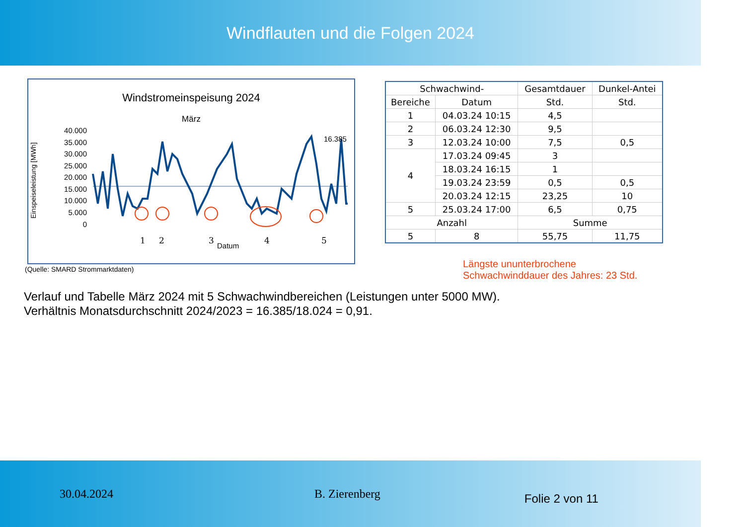Windflauten und die Folgen 2024
Windstromeinspeisung 2024
März
Einspeiseleistung [MWh]
40.000
35.000
30.000
25.000
20.000
15.000
10.000
5.000
0
16.385
1
2
3
4
5
Datum
(Quelle: SMARD Strommarktdaten)
| Schwachwind- | | Gesamtdauer | Dunkel-Antei |
| --- | --- | --- | --- |
| Bereiche | Datum | Std. | Std. |
| 1 | 04.03.24 10:15 | 4,5 | |
| 2 | 06.03.24 12:30 | 9,5 | |
| 3 | 12.03.24 10:00 | 7,5 | 0,5 |
| 4 | 17.03.24 09:45 | 3 | |
| | 18.03.24 16:15 | 1 | |
| | 19.03.24 23:59 | 0,5 | 0,5 |
| | 20.03.24 12:15 | 23,25 | 10 |
| 5 | 25.03.24 17:00 | 6,5 | 0,75 |
| Anzahl | | Summe | |
| 5 | 8 | 55,75 | 11,75 |
Längste ununterbrochene
Schwachwinddauer des Jahres: 23 Std.
Verlauf und Tabelle März 2024 mit 5 Schwachwindbereichen (Leistungen unter 5000 MW).
Verhältnis Monatsdurchschnitt 2024/2023 = 16.385/18.024 = 0,91.
30.04.2024 B. Zierenberg Folie 2 von 11